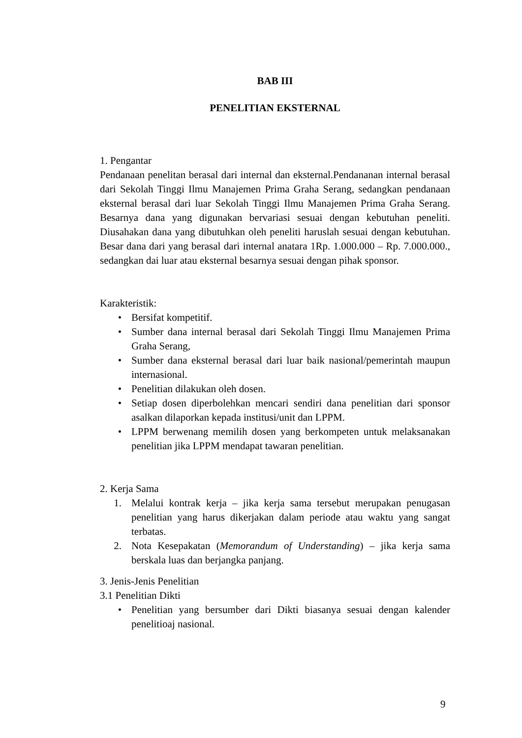BAB III
PENELITIAN EKSTERNAL
1. Pengantar
Pendanaan penelitan berasal dari internal dan eksternal.Pendananan internal berasal dari Sekolah Tinggi Ilmu Manajemen Prima Graha Serang, sedangkan pendanaan eksternal berasal dari luar Sekolah Tinggi Ilmu Manajemen Prima Graha Serang. Besarnya dana yang digunakan bervariasi sesuai dengan kebutuhan peneliti. Diusahakan dana yang dibutuhkan oleh peneliti haruslah sesuai dengan kebutuhan. Besar dana dari yang berasal dari internal anatara 1Rp. 1.000.000 – Rp. 7.000.000., sedangkan dai luar atau eksternal besarnya sesuai dengan pihak sponsor.
Karakteristik:
• Bersifat kompetitif.
• Sumber dana internal berasal dari Sekolah Tinggi Ilmu Manajemen Prima Graha Serang,
• Sumber dana eksternal berasal dari luar baik nasional/pemerintah maupun internasional.
• Penelitian dilakukan oleh dosen.
• Setiap dosen diperbolehkan mencari sendiri dana penelitian dari sponsor asalkan dilaporkan kepada institusi/unit dan LPPM.
• LPPM berwenang memilih dosen yang berkompeten untuk melaksanakan penelitian jika LPPM mendapat tawaran penelitian.
2. Kerja Sama
1. Melalui kontrak kerja – jika kerja sama tersebut merupakan penugasan penelitian yang harus dikerjakan dalam periode atau waktu yang sangat terbatas.
2. Nota Kesepakatan (Memorandum of Understanding) – jika kerja sama berskala luas dan berjangka panjang.
3. Jenis-Jenis Penelitian
3.1 Penelitian Dikti
• Penelitian yang bersumber dari Dikti biasanya sesuai dengan kalender penelitioaj nasional.
9